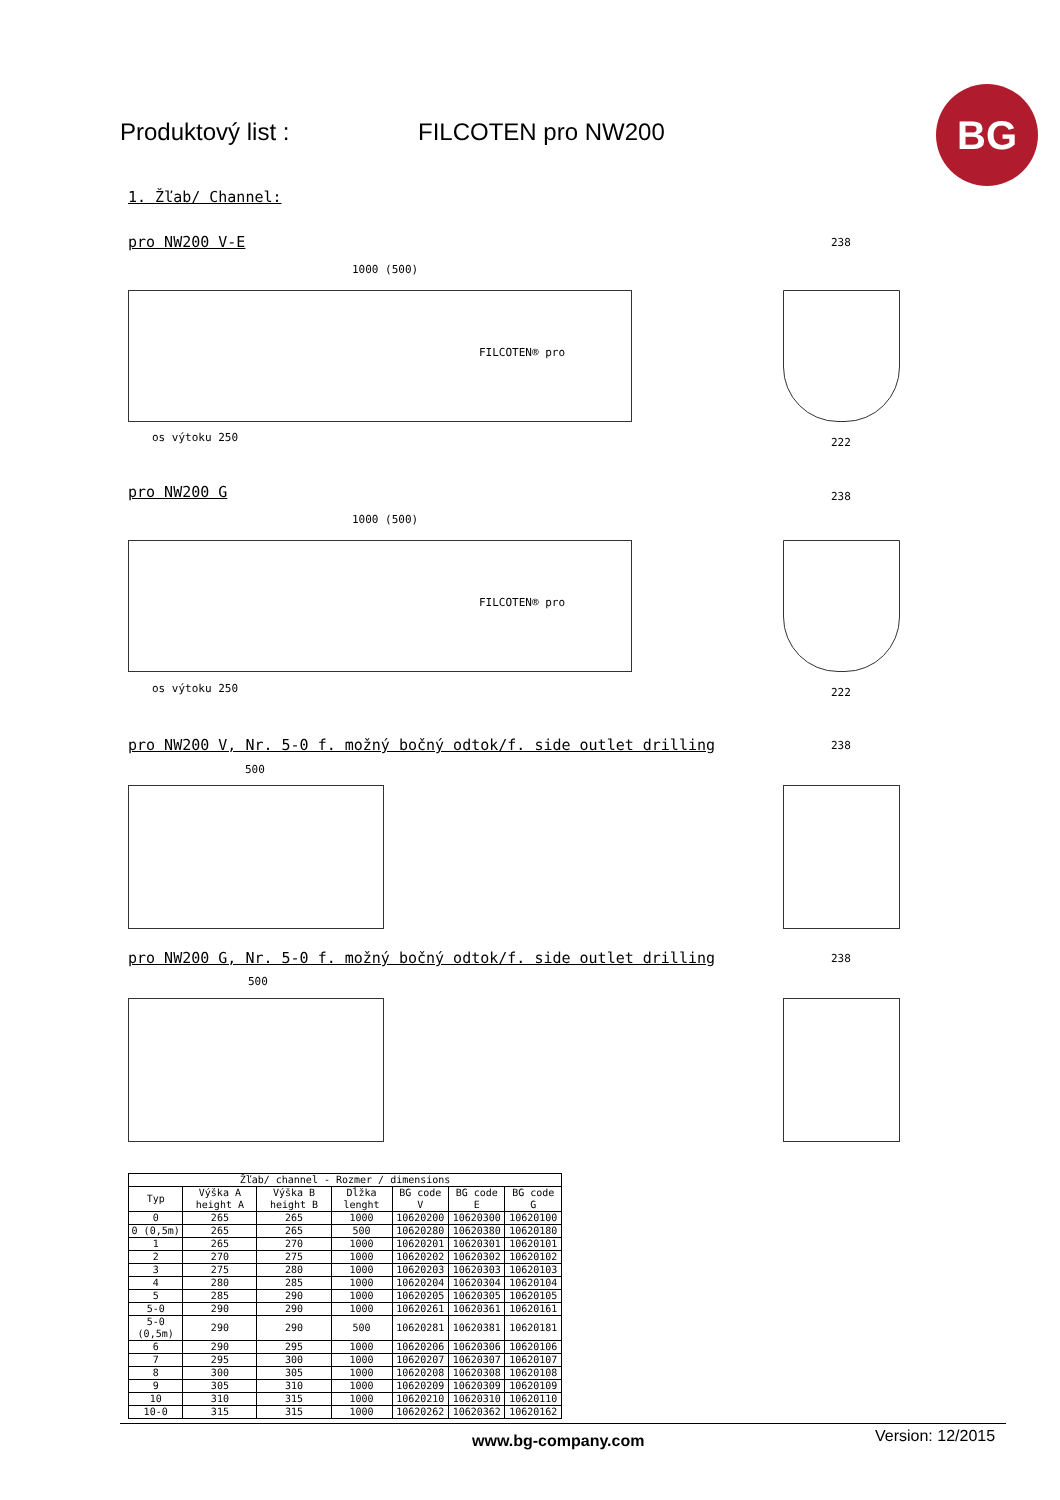Produktový list : FILCOTEN pro NW200
BG
1. Žľab/ Channel:
pro NW200 V-E
FILCOTEN® pro
1000 (500)
os výtoku 250
pro NW200 G
FILCOTEN® pro
1000 (500)
os výtoku 250
pro NW200 V, Nr. 5-0 f. možný bočný odtok/f. side outlet drilling
500
pro NW200 G, Nr. 5-0 f. možný bočný odtok/f. side outlet drilling
500
238
222
238
222
238
238
| Žľab/ channel - Rozmer / dimensions | | | | | | |
| --- | --- | --- | --- | --- | --- | --- |
| Typ | Výška A height A | Výška B height B | Dĺžka lenght | BG code V | BG code E | BG code G |
| 0 | 265 | 265 | 1000 | 10620200 | 10620300 | 10620100 |
| 0 (0,5m) | 265 | 265 | 500 | 10620280 | 10620380 | 10620180 |
| 1 | 265 | 270 | 1000 | 10620201 | 10620301 | 10620101 |
| 2 | 270 | 275 | 1000 | 10620202 | 10620302 | 10620102 |
| 3 | 275 | 280 | 1000 | 10620203 | 10620303 | 10620103 |
| 4 | 280 | 285 | 1000 | 10620204 | 10620304 | 10620104 |
| 5 | 285 | 290 | 1000 | 10620205 | 10620305 | 10620105 |
| 5-0 | 290 | 290 | 1000 | 10620261 | 10620361 | 10620161 |
| 5-0 (0,5m) | 290 | 290 | 500 | 10620281 | 10620381 | 10620181 |
| 6 | 290 | 295 | 1000 | 10620206 | 10620306 | 10620106 |
| 7 | 295 | 300 | 1000 | 10620207 | 10620307 | 10620107 |
| 8 | 300 | 305 | 1000 | 10620208 | 10620308 | 10620108 |
| 9 | 305 | 310 | 1000 | 10620209 | 10620309 | 10620109 |
| 10 | 310 | 315 | 1000 | 10620210 | 10620310 | 10620110 |
| 10-0 | 315 | 315 | 1000 | 10620262 | 10620362 | 10620162 |
www.bg-company.com Version: 12/2015